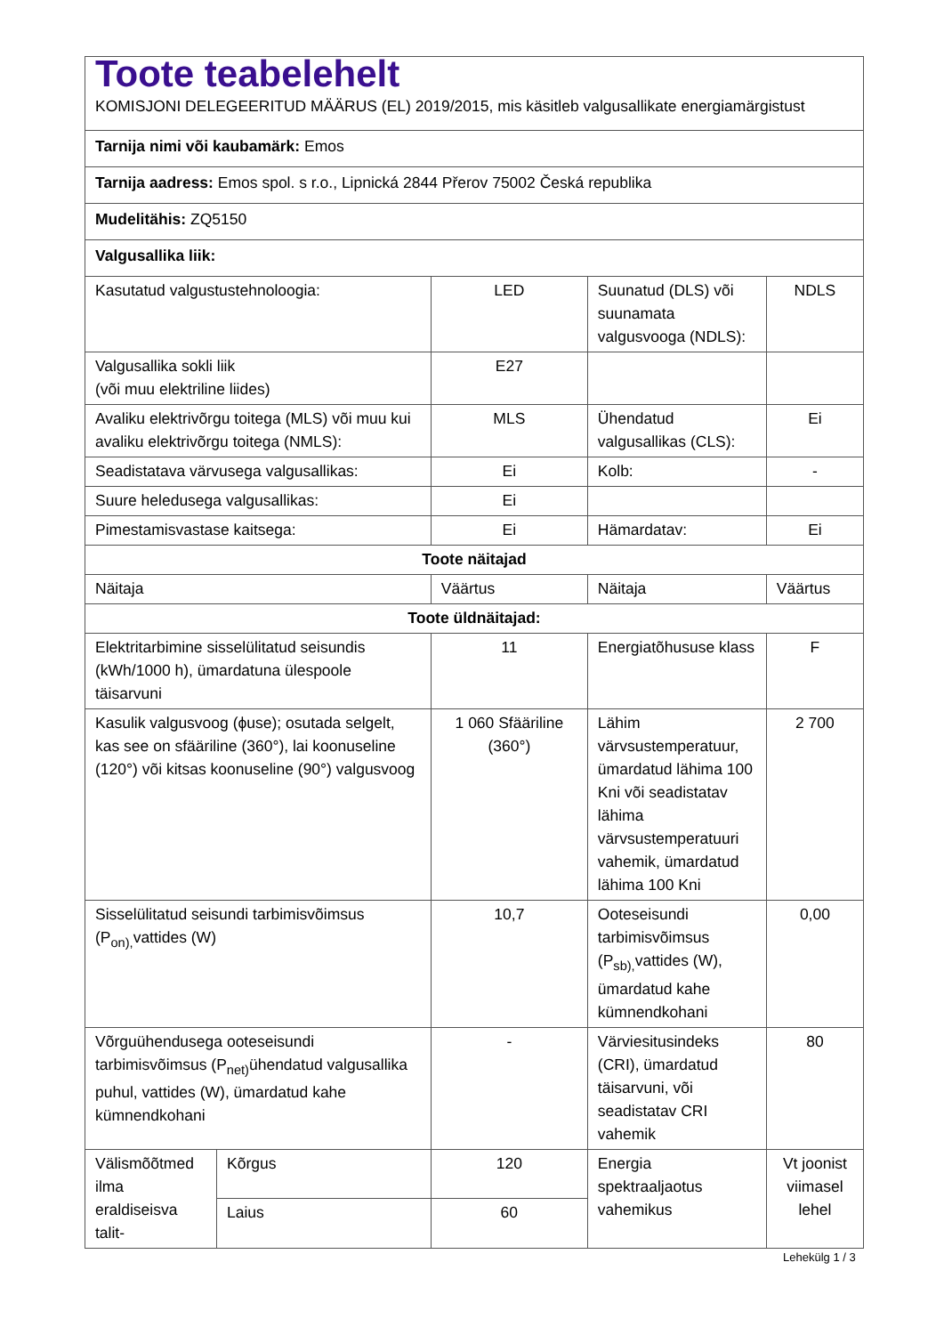| Toote teabelehelt KOMISJONI DELEGEERITUD MÄÄRUS (EL) 2019/2015, mis käsitleb valgusallikate energiamärgistust | | | | |
| Tarnija nimi või kaubamärk: Emos | | | | |
| Tarnija aadress: Emos spol. s r.o., Lipnická 2844 Přerov 75002 Česká republika | | | | |
| Mudelitähis: ZQ5150 | | | | |
| Valgusallika liik: | | | | |
| Kasutatud valgustustehnoloogia: | | LED | Suunatud (DLS) või suunamata valgusvooga (NDLS): | NDLS |
| Valgusallika sokli liik (või muu elektriline liides) | | E27 | | |
| Avaliku elektrivõrgu toitega (MLS) või muu kui avaliku elektrivõrgu toitega (NMLS): | | MLS | Ühendatud valgusallikas (CLS): | Ei |
| Seadistatava värvusega valgusallikas: | | Ei | Kolb: | - |
| Suure heledusega valgusallikas: | | Ei | | |
| Pimestamisvastase kaitsega: | | Ei | Hämardatav: | Ei |
| Toote näitajad | | | | |
| Näitaja | | Väärtus | Näitaja | Väärtus |
| Toote üldnäitajad: | | | | |
| Elektritarbimine sisselülitatud seisundis (kWh/1000 h), ümardatuna ülespoole täisarvuni | | 11 | Energiatõhususe klass | F |
| Kasulik valgusvoog (ϕuse); osutada selgelt, kas see on sfääriline (360°), lai koonuseline (120°) või kitsas koonuseline (90°) valgusvoog | | 1 060 Sfääriline (360°) | Lähim värvsustemperatuur, ümardatud lähima 100 Kni või seadistatav lähima värvsustemperatuuri vahemik, ümardatud lähima 100 Kni | 2 700 |
| Sisselülitatud seisundi tarbimisvõimsus (P<sub>on),</sub>vattides (W) | | 10,7 | Ooteseisundi tarbimisvõimsus (P<sub>sb),</sub>vattides (W), ümardatud kahe kümnendkohani | 0,00 |
| Võrguühendusega ooteseisundi tarbimisvõimsus (P<sub>net)</sub>ühendatud valgusallika puhul, vattides (W), ümardatud kahe kümnendkohani | | - | Värviesitusindeks (CRI), ümardatud täisarvuni, või seadistatav CRI vahemik | 80 |
| Välismõõtmed ilma eraldiseisva talit- | Kõrgus | 120 | Energia spektraaljaotus vahemikus | Vt joonist viimasel lehel |
| | Laius | 60 | | |
Lehekülg 1 / 3